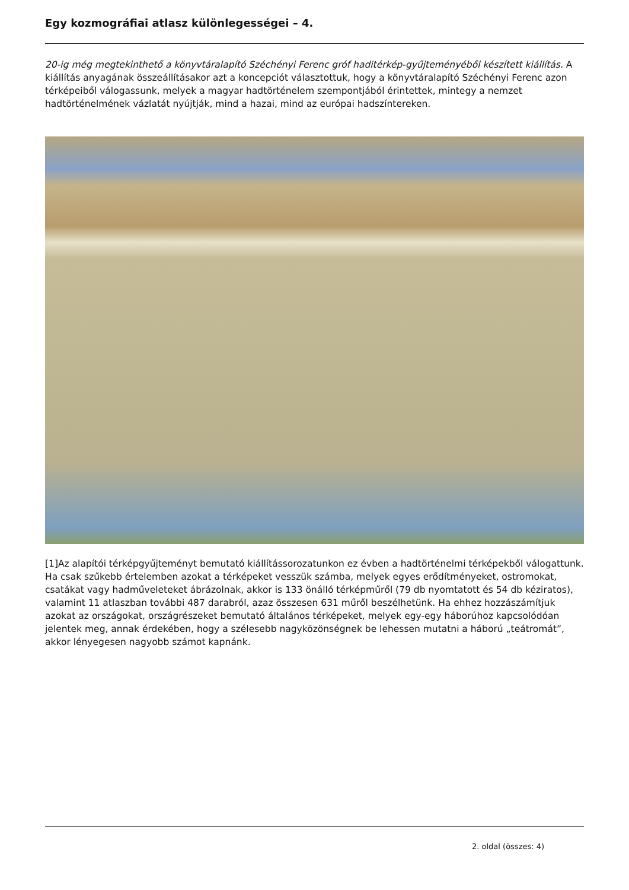Egy kozmográfiai atlasz különlegességei – 4.
20-ig még megtekinthető a könyvtáralapító Széchényi Ferenc gróf haditérkép-gyűjteményéből készített kiállítás. A kiállítás anyagának összeállításakor azt a koncepciót választottuk, hogy a könyvtáralapító Széchényi Ferenc azon térképeiből válogassunk, melyek a magyar hadtörténelem szempontjából érintettek, mintegy a nemzet hadtörténelmének vázlatát nyújtják, mind a hazai, mind az európai hadszíntereken.
[1]Az alapítói térképgyűjteményt bemutató kiállítássorozatunkon ez évben a hadtörténelmi térképekből válogattunk. Ha csak szűkebb értelemben azokat a térképeket vesszük számba, melyek egyes erődítményeket, ostromokat, csatákat vagy hadműveleteket ábrázolnak, akkor is 133 önálló térképműről (79 db nyomtatott és 54 db kéziratos), valamint 11 atlaszban további 487 darabról, azaz összesen 631 műről beszélhetünk. Ha ehhez hozzászámítjuk azokat az országokat, országrészeket bemutató általános térképeket, melyek egy-egy háborúhoz kapcsolódóan jelentek meg, annak érdekében, hogy a szélesebb nagyközönségnek be lehessen mutatni a háború „teátromát”, akkor lényegesen nagyobb számot kapnánk.
2. oldal (összes: 4)